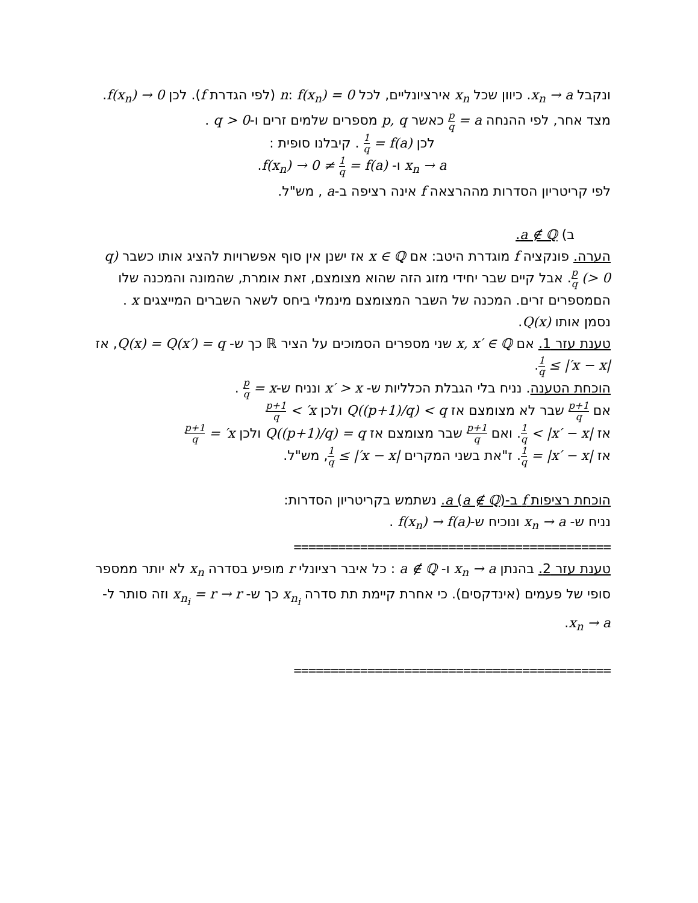ונקבל x<sub>n</sub> → a. כיוון שכל x<sub>n</sub> אירציונליים, לכל n: f(x<sub>n</sub>) = 0 (לפי הגדרת f). לכן f(x<sub>n</sub>) → 0.
מצד אחר, לפי ההנחה a = p q כאשר p, q מספרים שלמים זרים ו-q > 0 .
לכן f(a) = 1 q . קיבלנו סופית :
x<sub>n</sub> → a ו- f(x<sub>n</sub>) → 0 ≠ 1 q = f(a).
לפי קריטריון הסדרות מההרצאה f אינה רציפה ב-a , מש"ל.
ב) a ∉ ℚ.
הערה. פונקציה f מוגדרת היטב: אם x ∈ ℚ אז ישנן אין סוף אפשרויות להציג אותו כשבר (q > 0) p q. אבל קיים שבר יחידי מזוג הזה שהוא מצומצם, זאת אומרת, שהמונה והמכנה שלו הםמספרים זרים. המכנה של השבר המצומצם מינמלי ביחס לשאר השברים המייצגים x . נסמן אותו Q(x).
טענת עזר 1. אם x, x′ ∈ ℚ שני מספרים הסמוכים על הציר ℝ כך ש- Q(x) = Q(x′) = q, אז |x − x′| ≥ 1 q.
הוכחת הטענה. נניח בלי הגבלת הכלליות ש- x′ > x ונניח ש-x = p q .
אם p+1 q שבר לא מצומצם אז Q((p+1)/q) < q ולכן x′ > p+1 q
אז |x′ − x| > 1 q. ואם p+1 q שבר מצומצם אז Q((p+1)/q) = q ולכן x′ = p+1 q
אז |x′ − x| = 1 q. ז"את בשני המקרים |x − x′| ≥ 1 q, מש"ל.
הוכחת רציפות f ב-a (a ∉ ℚ). נשתמש בקריטריון הסדרות:
נניח ש- x<sub>n</sub> → a ונוכיח ש-f(x<sub>n</sub>) → f(a) .
===========================================
טענת עזר 2. בהנתן x<sub>n</sub> → a ו- a ∉ ℚ : כל איבר רציונלי r מופיע בסדרה x<sub>n</sub> לא יותר ממספר סופי של פעמים (אינדקסים). כי אחרת קיימת תת סדרה x<sub>n<sub>i</sub></sub> כך ש- x<sub>n<sub>i</sub></sub> = r → r וזה סותר ל- x<sub>n</sub> → a.
===========================================